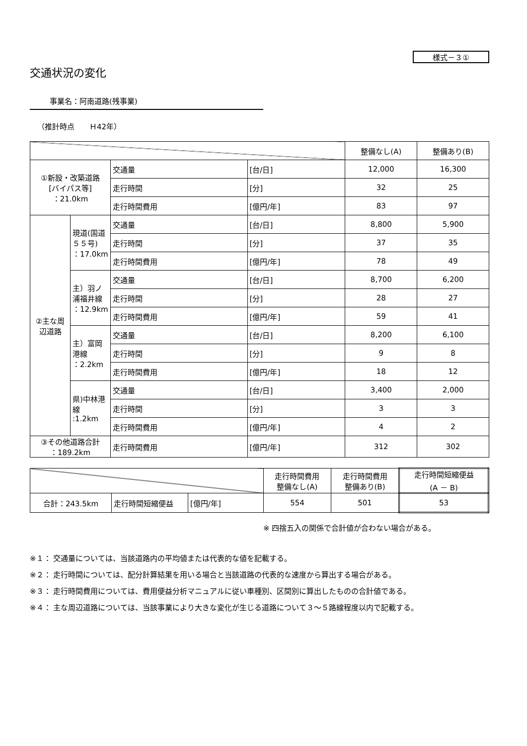様式－３①
交通状況の変化
事業名：阿南道路(残事業)
（推計時点　　Ｈ42年）
| | | | | 整備なし(A) | 整備あり(B) |
| --- | --- | --- | --- | --- | --- |
| ①新設・改築道路 [バイパス等] ：21.0km | | 交通量 | [台/日] | 12,000 | 16,300 |
| | | 走行時間 | [分] | 32 | 25 |
| | | 走行時間費用 | [億円/年] | 83 | 97 |
| ②主な周辺道路 | 現道(国道５５号) ：17.0km | 交通量 | [台/日] | 8,800 | 5,900 |
| | | 走行時間 | [分] | 37 | 35 |
| | | 走行時間費用 | [億円/年] | 78 | 49 |
| | 主）羽ノ浦福井線 ：12.9km | 交通量 | [台/日] | 8,700 | 6,200 |
| | | 走行時間 | [分] | 28 | 27 |
| | | 走行時間費用 | [億円/年] | 59 | 41 |
| | 主）富岡港線 ：2.2km | 交通量 | [台/日] | 8,200 | 6,100 |
| | | 走行時間 | [分] | 9 | 8 |
| | | 走行時間費用 | [億円/年] | 18 | 12 |
| | 県)中林港線 :1.2km | 交通量 | [台/日] | 3,400 | 2,000 |
| | | 走行時間 | [分] | 3 | 3 |
| | | 走行時間費用 | [億円/年] | 4 | 2 |
| ③その他道路合計 ：189.2km | | 走行時間費用 | [億円/年] | 312 | 302 |
| | | | 走行時間費用 整備なし(A) | 走行時間費用 整備あり(B) | 走行時間短縮便益 (A － B) |
| --- | --- | --- | --- | --- | --- |
| 合計：243.5km | 走行時間短縮便益 | [億円/年] | 554 | 501 | 53 |
※ 四捨五入の関係で合計値が合わない場合がある。
※１： 交通量については、当該道路内の平均値または代表的な値を記載する。
※２： 走行時間については、配分計算結果を用いる場合と当該道路の代表的な速度から算出する場合がある。
※３： 走行時間費用については、費用便益分析マニュアルに従い車種別、区間別に算出したものの合計値である。
※４： 主な周辺道路については、当該事業により大きな変化が生じる道路について３～５路線程度以内で記載する。